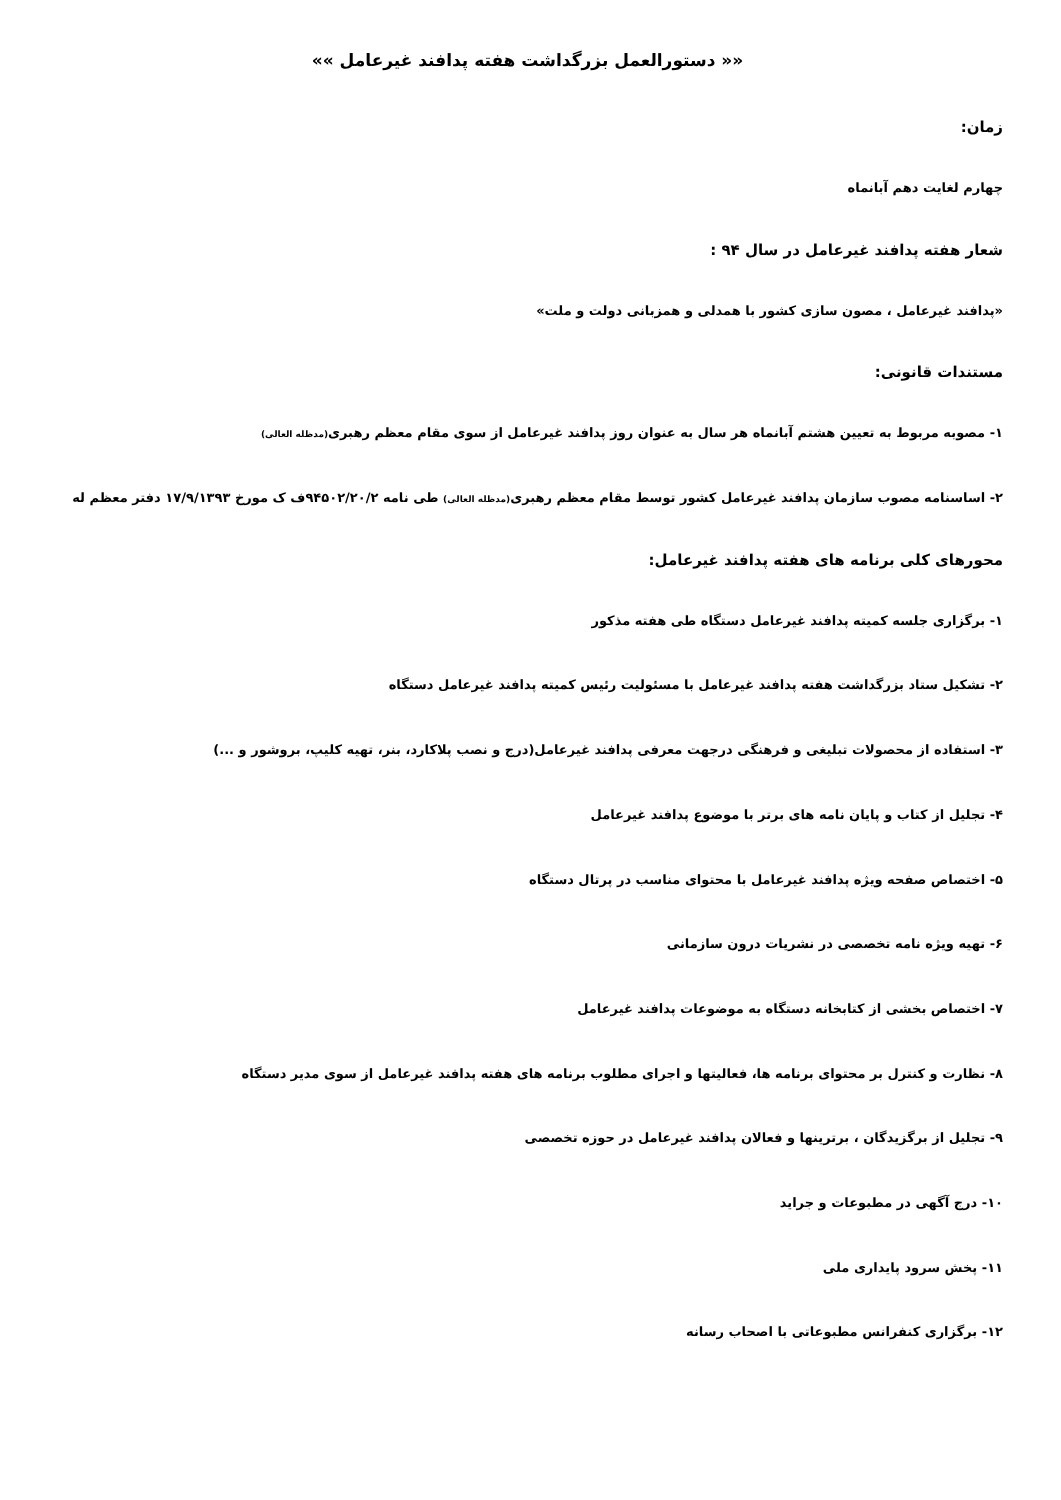«« دستورالعمل بزرگداشت هفته پدافند غیرعامل »»
زمان:
چهارم لغایت دهم آبانماه
شعار هفته پدافند غیرعامل در سال ۹۴ :
«پدافند غیرعامل ، مصون سازی کشور با همدلی و همزبانی دولت و ملت»
مستندات قانونی:
۱- مصوبه مربوط به تعیین هشتم آبانماه هر سال به عنوان روز پدافند غیرعامل از سوی مقام معظم رهبری(مدظله العالی)
۲- اساسنامه مصوب سازمان پدافند غیرعامل کشور توسط مقام معظم رهبری(مدظله العالی) طی نامه ۹۴۵۰۲/۲۰/۲ف ک مورخ ۱۷/۹/۱۳۹۳ دفتر معظم له
محورهای کلی برنامه های هفته پدافند غیرعامل:
۱- برگزاری جلسه کمیته پدافند غیرعامل دستگاه طی هفته مذکور
۲- تشکیل ستاد بزرگداشت هفته پدافند غیرعامل با مسئولیت رئیس کمیته پدافند غیرعامل دستگاه
۳- استفاده از محصولات تبلیغی و فرهنگی درجهت معرفی پدافند غیرعامل(درج و نصب پلاکارد، بنر، تهیه کلیپ، بروشور و ...)
۴- تجلیل از کتاب و پایان نامه های برتر با موضوع پدافند غیرعامل
۵- اختصاص صفحه ویژه پدافند غیرعامل با محتوای مناسب در پرتال دستگاه
۶- تهیه ویژه نامه تخصصی در نشریات درون سازمانی
۷- اختصاص بخشی از کتابخانه دستگاه به موضوعات پدافند غیرعامل
۸- نظارت و کنترل بر محتوای برنامه ها، فعالیتها و اجرای مطلوب برنامه های هفته پدافند غیرعامل از سوی مدیر دستگاه
۹- تجلیل از برگزیدگان ، برترینها و فعالان پدافند غیرعامل در حوزه تخصصی
۱۰- درج آگهی در مطبوعات و جراید
۱۱- پخش سرود پایداری ملی
۱۲- برگزاری کنفرانس مطبوعاتی با اصحاب رسانه